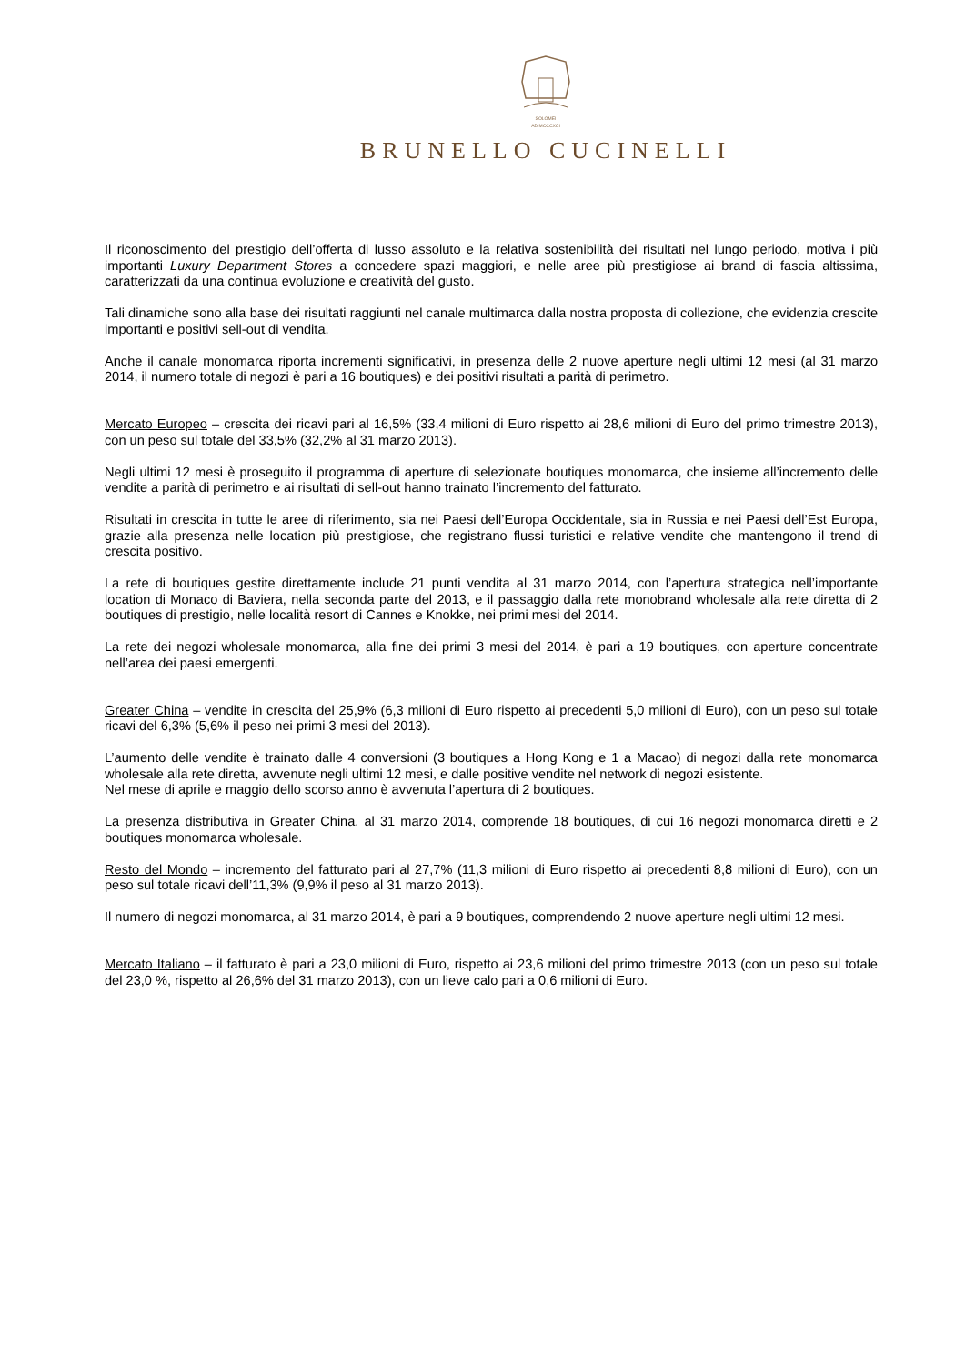SOLOMEI
AD MCCCXCI
BRUNELLO CUCINELLI
Il riconoscimento del prestigio dell’offerta di lusso assoluto e la relativa sostenibilità dei risultati nel lungo periodo, motiva i più importanti Luxury Department Stores a concedere spazi maggiori, e nelle aree più prestigiose ai brand di fascia altissima, caratterizzati da una continua evoluzione e creatività del gusto.
Tali dinamiche sono alla base dei risultati raggiunti nel canale multimarca dalla nostra proposta di collezione, che evidenzia crescite importanti e positivi sell-out di vendita.
Anche il canale monomarca riporta incrementi significativi, in presenza delle 2 nuove aperture negli ultimi 12 mesi (al 31 marzo 2014, il numero totale di negozi è pari a 16 boutiques) e dei positivi risultati a parità di perimetro.
Mercato Europeo – crescita dei ricavi pari al 16,5% (33,4 milioni di Euro rispetto ai 28,6 milioni di Euro del primo trimestre 2013), con un peso sul totale del 33,5% (32,2% al 31 marzo 2013).
Negli ultimi 12 mesi è proseguito il programma di aperture di selezionate boutiques monomarca, che insieme all’incremento delle vendite a parità di perimetro e ai risultati di sell-out hanno trainato l’incremento del fatturato.
Risultati in crescita in tutte le aree di riferimento, sia nei Paesi dell’Europa Occidentale, sia in Russia e nei Paesi dell’Est Europa, grazie alla presenza nelle location più prestigiose, che registrano flussi turistici e relative vendite che mantengono il trend di crescita positivo.
La rete di boutiques gestite direttamente include 21 punti vendita al 31 marzo 2014, con l’apertura strategica nell’importante location di Monaco di Baviera, nella seconda parte del 2013, e il passaggio dalla rete monobrand wholesale alla rete diretta di 2 boutiques di prestigio, nelle località resort di Cannes e Knokke, nei primi mesi del 2014.
La rete dei negozi wholesale monomarca, alla fine dei primi 3 mesi del 2014, è pari a 19 boutiques, con aperture concentrate nell’area dei paesi emergenti.
Greater China – vendite in crescita del 25,9% (6,3 milioni di Euro rispetto ai precedenti 5,0 milioni di Euro), con un peso sul totale ricavi del 6,3% (5,6% il peso nei primi 3 mesi del 2013).
L’aumento delle vendite è trainato dalle 4 conversioni (3 boutiques a Hong Kong e 1 a Macao) di negozi dalla rete monomarca wholesale alla rete diretta, avvenute negli ultimi 12 mesi, e dalle positive vendite nel network di negozi esistente.
Nel mese di aprile e maggio dello scorso anno è avvenuta l’apertura di 2 boutiques.
La presenza distributiva in Greater China, al 31 marzo 2014, comprende 18 boutiques, di cui 16 negozi monomarca diretti e 2 boutiques monomarca wholesale.
Resto del Mondo – incremento del fatturato pari al 27,7% (11,3 milioni di Euro rispetto ai precedenti 8,8 milioni di Euro), con un peso sul totale ricavi dell’11,3% (9,9% il peso al 31 marzo 2013).
Il numero di negozi monomarca, al 31 marzo 2014, è pari a 9 boutiques, comprendendo 2 nuove aperture negli ultimi 12 mesi.
Mercato Italiano – il fatturato è pari a 23,0 milioni di Euro, rispetto ai 23,6 milioni del primo trimestre 2013 (con un peso sul totale del 23,0 %, rispetto al 26,6% del 31 marzo 2013), con un lieve calo pari a 0,6 milioni di Euro.